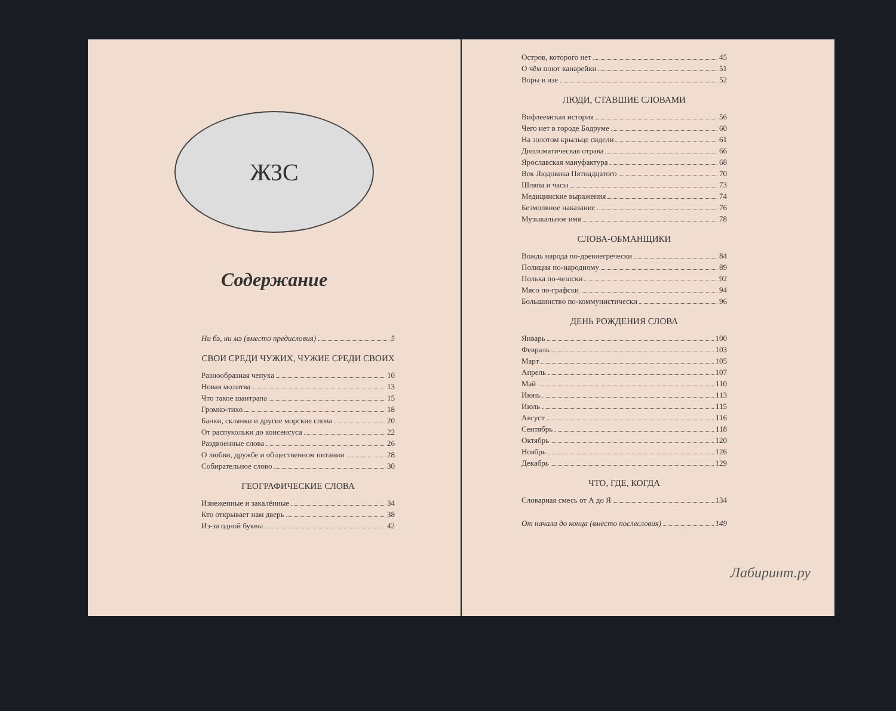ЖЗС
Содержание
Ни бэ, ни мэ (вместо предисловия) 5
СВОИ СРЕДИ ЧУЖИХ, ЧУЖИЕ СРЕДИ СВОИХ
Разнообразная чепуха 10
Новая молитва 13
Что такое шантрапа 15
Громко-тихо 18
Банки, склянки и другие морские слова 20
От распукольки до консенсуса 22
Раздвоенные слова 26
О любви, дружбе и общественном питании 28
Собирательное слово 30
ГЕОГРАФИЧЕСКИЕ СЛОВА
Изнеженные и закалённые 34
Кто открывает нам дверь 38
Из-за одной буквы 42
Остров, которого нет 45
О чём поют канарейки 51
Воры в изе 52
ЛЮДИ, СТАВШИЕ СЛОВАМИ
Вифлеемская история 56
Чего нет в городе Бодруме 60
На золотом крыльце сидели 61
Дипломатическая отрава 66
Ярославская мануфактура 68
Век Людовика Пятнадцатого 70
Шляпа и часы 73
Медицинские выражения 74
Безмолвное наказание 76
Музыкальное имя 78
СЛОВА-ОБМАНЩИКИ
Вождь народа по-древнегречески 84
Полиция по-народному 89
Полька по-чешски 92
Мясо по-графски 94
Большинство по-коммунистически 96
ДЕНЬ РОЖДЕНИЯ СЛОВА
Январь 100
Февраль 103
Март 105
Апрель 107
Май 110
Июнь 113
Июль 115
Август 116
Сентябрь 118
Октябрь 120
Ноябрь 126
Декабрь 129
ЧТО, ГДЕ, КОГДА
Словарная смесь от А до Я 134
От начала до конца (вместо послесловия) 149
Лабиринт.ру